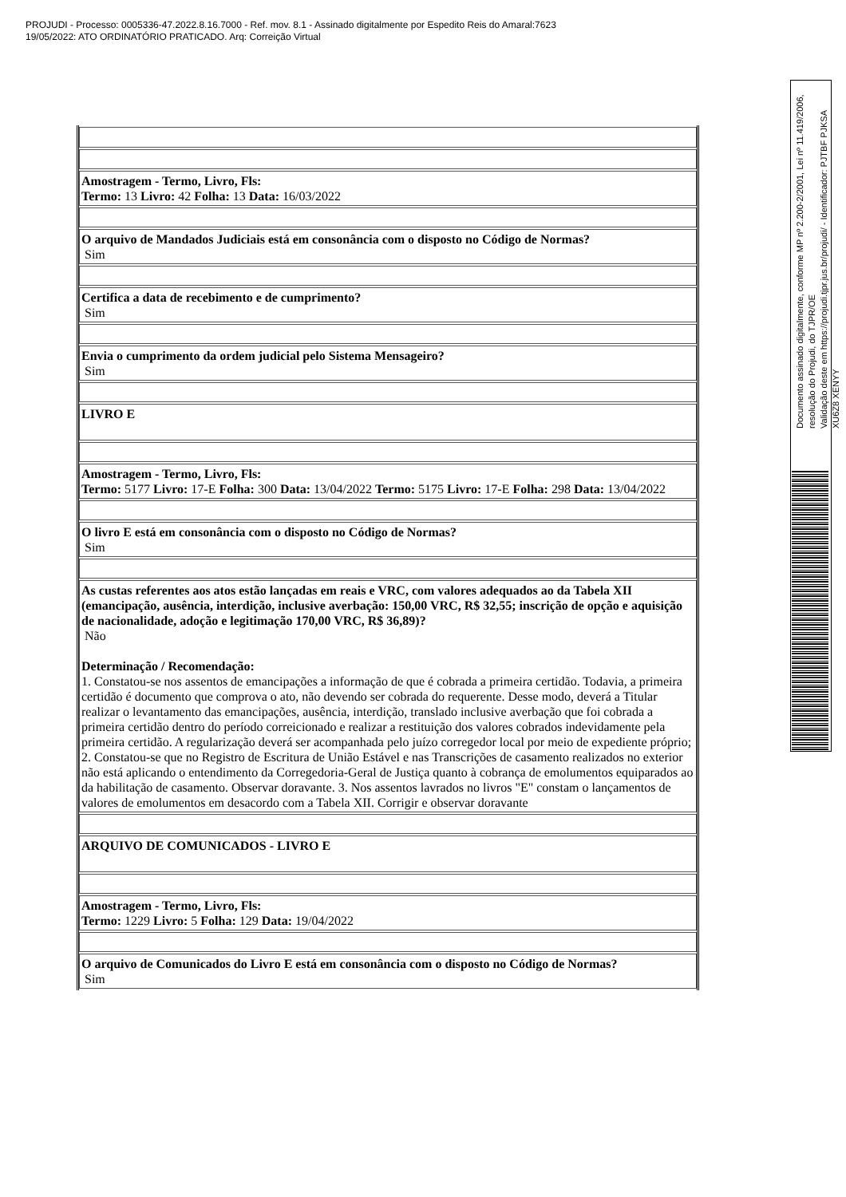PROJUDI - Processo: 0005336-47.2022.8.16.7000 - Ref. mov. 8.1 - Assinado digitalmente por Espedito Reis do Amaral:7623
19/05/2022: ATO ORDINATÓRIO PRATICADO. Arq: Correição Virtual
Documento assinado digitalmente, conforme MP nº 2.200-2/2001, Lei nº 11.419/2006, resolução do Projudi, do TJPR/OE
Validação deste em https://projudi.tjpr.jus.br/projudi/ - Identificador: PJTBF PJKSA XU6Z8 XENYY
| Amostragem - Termo, Livro, Fls: Termo: 13 Livro: 42 Folha: 13 Data: 16/03/2022 |
| O arquivo de Mandados Judiciais está em consonância com o disposto no Código de Normas? Sim |
| Certifica a data de recebimento e de cumprimento? Sim |
| Envia o cumprimento da ordem judicial pelo Sistema Mensageiro? Sim |
| LIVRO E |
| Amostragem - Termo, Livro, Fls: Termo: 5177 Livro: 17-E Folha: 300 Data: 13/04/2022 Termo: 5175 Livro: 17-E Folha: 298 Data: 13/04/2022 |
| O livro E está em consonância com o disposto no Código de Normas? Sim |
| As custas referentes aos atos estão lançadas em reais e VRC, com valores adequados ao da Tabela XII (emancipação, ausência, interdição, inclusive averbação: 150,00 VRC, R$ 32,55; inscrição de opção e aquisição de nacionalidade, adoção e legitimação 170,00 VRC, R$ 36,89)? Não Determinação / Recomendação: 1. Constatou-se nos assentos de emancipações a informação de que é cobrada a primeira certidão. Todavia, a primeira certidão é documento que comprova o ato, não devendo ser cobrada do requerente. Desse modo, deverá a Titular realizar o levantamento das emancipações, ausência, interdição, translado inclusive averbação que foi cobrada a primeira certidão dentro do período correicionado e realizar a restituição dos valores cobrados indevidamente pela primeira certidão. A regularização deverá ser acompanhada pelo juízo corregedor local por meio de expediente próprio; 2. Constatou-se que no Registro de Escritura de União Estável e nas Transcrições de casamento realizados no exterior não está aplicando o entendimento da Corregedoria-Geral de Justiça quanto à cobrança de emolumentos equiparados ao da habilitação de casamento. Observar doravante. 3. Nos assentos lavrados no livros "E" constam o lançamentos de valores de emolumentos em desacordo com a Tabela XII. Corrigir e observar doravante |
| ARQUIVO DE COMUNICADOS - LIVRO E |
| Amostragem - Termo, Livro, Fls: Termo: 1229 Livro: 5 Folha: 129 Data: 19/04/2022 |
| O arquivo de Comunicados do Livro E está em consonância com o disposto no Código de Normas? Sim |